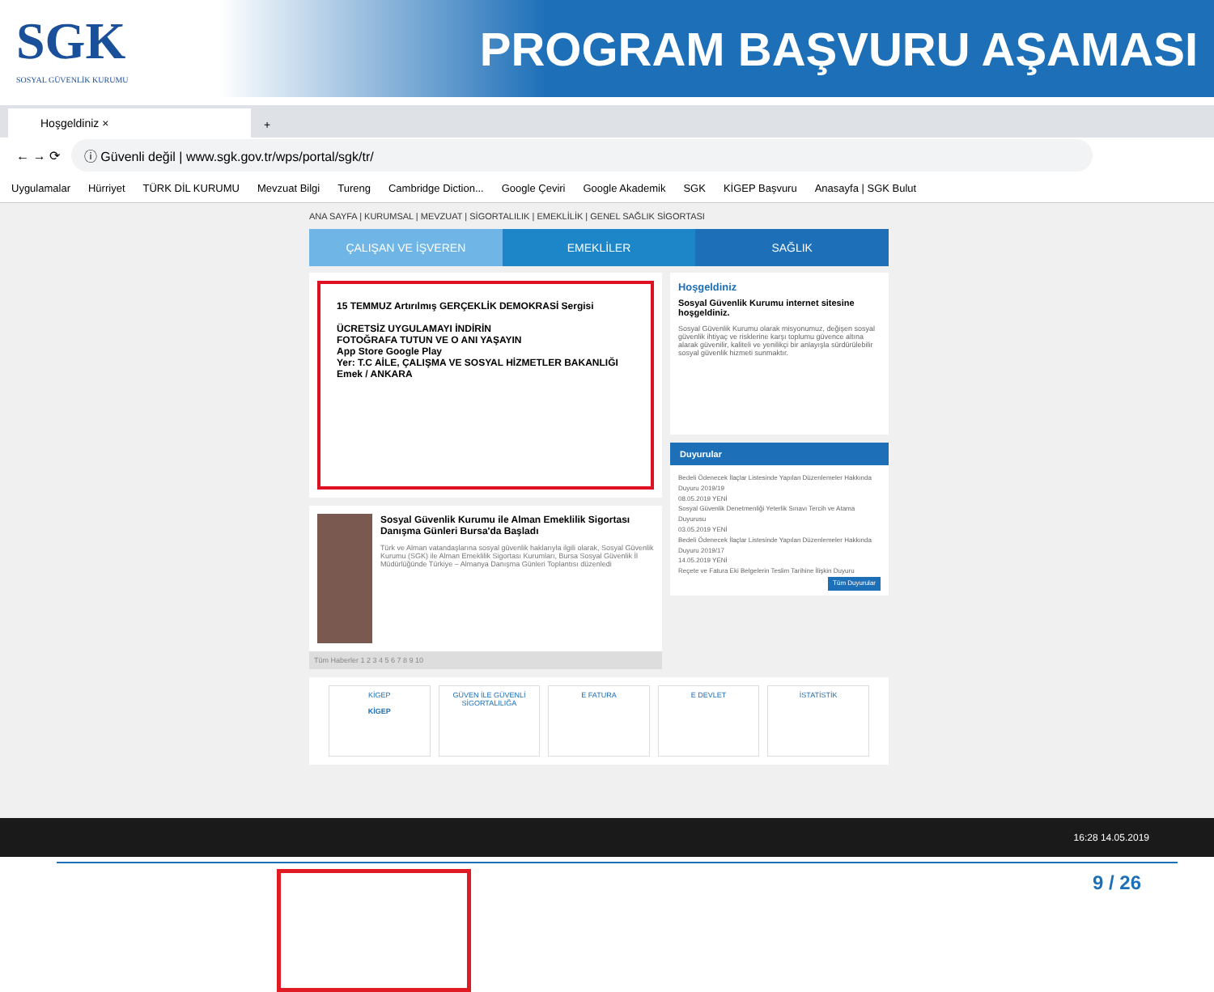SGK
SOSYAL GÜVENLİK KURUMU
PROGRAM BAŞVURU AŞAMASI
Hoşgeldiniz ×
+
← → ⟳
ⓘ Güvenli değil | www.sgk.gov.tr/wps/portal/sgk/tr/
Uygulamalar Hürriyet TÜRK DİL KURUMU Mevzuat Bilgi Tureng Cambridge Diction... Google Çeviri Google Akademik SGK KİGEP Başvuru Anasayfa | SGK Bulut
ANA SAYFA | KURUMSAL | MEVZUAT | SİGORTALILIK | EMEKLİLİK | GENEL SAĞLIK SİGORTASI
ÇALIŞAN VE İŞVEREN EMEKLİLER SAĞLIK
15 TEMMUZ Artırılmış GERÇEKLİK DEMOKRASİ Sergisi
ÜCRETSİZ UYGULAMAYI İNDİRİN
FOTOĞRAFA TUTUN VE O ANI YAŞAYIN
App Store Google Play
Yer: T.C AİLE, ÇALIŞMA VE SOSYAL HİZMETLER BAKANLIĞI
Emek / ANKARA
Sosyal Güvenlik Kurumu ile Alman Emeklilik Sigortası Danışma Günleri Bursa'da Başladı
Türk ve Alman vatandaşlarına sosyal güvenlik haklarıyla ilgili olarak, Sosyal Güvenlik Kurumu (SGK) ile Alman Emeklilik Sigortası Kurumları, Bursa Sosyal Güvenlik İl Müdürlüğünde Türkiye – Almanya Danışma Günleri Toplantısı düzenledi
Tüm Haberler 1 2 3 4 5 6 7 8 9 10
Hoşgeldiniz
Sosyal Güvenlik Kurumu internet sitesine hoşgeldiniz.
Sosyal Güvenlik Kurumu olarak misyonumuz, değişen sosyal güvenlik ihtiyaç ve risklerine karşı toplumu güvence altına alarak güvenilir, kaliteli ve yenilikçi bir anlayışla sürdürülebilir sosyal güvenlik hizmeti sunmaktır.
Duyurular
Bedeli Ödenecek İlaçlar Listesinde Yapılan Düzenlemeler Hakkında Duyuru 2019/19
08.05.2019 YENİ
Sosyal Güvenlik Denetmenliği Yeterlik Sınavı Tercih ve Atama Duyurusu
03.05.2019 YENİ
Bedeli Ödenecek İlaçlar Listesinde Yapılan Düzenlemeler Hakkında Duyuru 2019/17
14.05.2019 YENİ
Reçete ve Fatura Eki Belgelerin Teslim Tarihine İlişkin Duyuru
Tüm Duyurular
KİGEP
KİGEP
GÜVEN İLE GÜVENLİ SİGORTALILIĞA
E FATURA E DEVLET İSTATİSTİK
16:28 14.05.2019
9 / 26